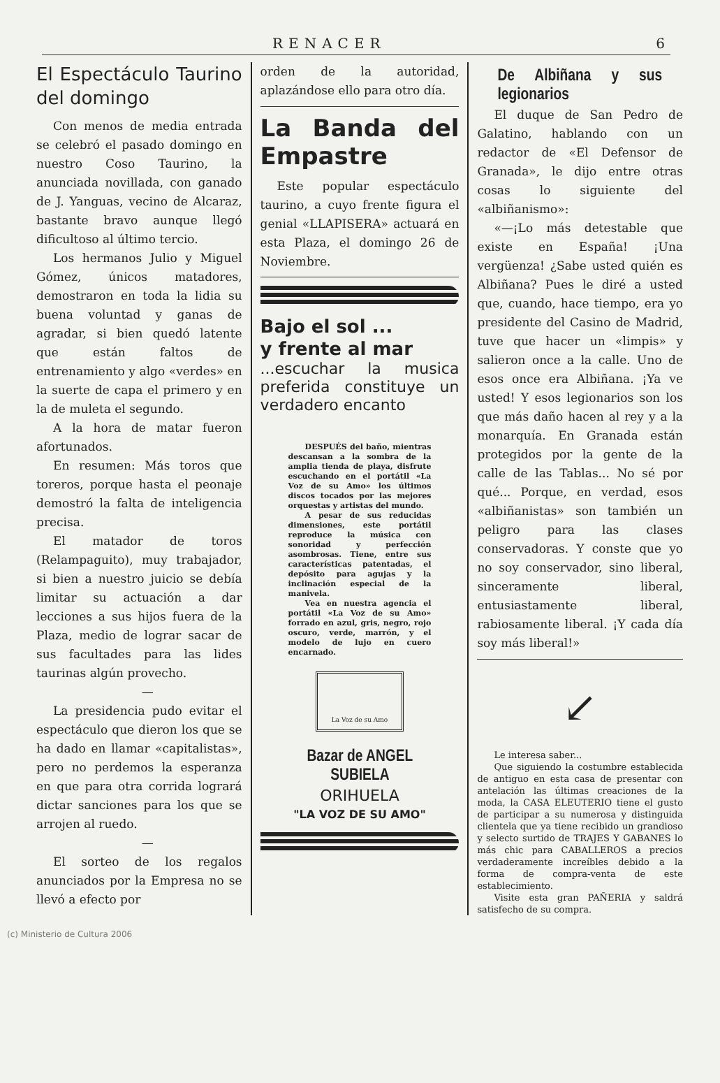RENACER 6
El Espectáculo Taurino del domingo
Con menos de media entrada se celebró el pasado domingo en nuestro Coso Taurino, la anunciada novillada, con ganado de J. Yanguas, vecino de Alcaraz, bastante bravo aunque llegó dificultoso al último tercio.
Los hermanos Julio y Miguel Gómez, únicos matadores, demostraron en toda la lidia su buena voluntad y ganas de agradar, si bien quedó latente que están faltos de entrenamiento y algo «verdes» en la suerte de capa el primero y en la de muleta el segundo.
A la hora de matar fueron afortunados.
En resumen: Más toros que toreros, porque hasta el peonaje demostró la falta de inteligencia precisa.
El matador de toros (Relampaguito), muy trabajador, si bien a nuestro juicio se debía limitar su actuación a dar lecciones a sus hijos fuera de la Plaza, medio de lograr sacar de sus facultades para las lides taurinas algún provecho.
—
La presidencia pudo evitar el espectáculo que dieron los que se ha dado en llamar «capitalistas», pero no perdemos la esperanza en que para otra corrida logrará dictar sanciones para los que se arrojen al ruedo.
—
El sorteo de los regalos anunciados por la Empresa no se llevó a efecto por
orden de la autoridad, aplazándose ello para otro día.
La Banda del Empastre
Este popular espectáculo taurino, a cuyo frente figura el genial «LLAPISERA» actuará en esta Plaza, el domingo 26 de Noviembre.
Bajo el sol ...
y frente al mar
...escuchar la musica preferida constituye un verdadero encanto
DESPUÉS del baño, mientras descansan a la sombra de la amplia tienda de playa, disfrute escuchando en el portátil «La Voz de su Amo» los últimos discos tocados por las mejores orquestas y artistas del mundo.
A pesar de sus reducidas dimensiones, este portátil reproduce la música con sonoridad y perfección asombrosas. Tiene, entre sus características patentadas, el depósito para agujas y la inclinación especial de la manivela.
Vea en nuestra agencia el portátil «La Voz de su Amo» forrado en azul, gris, negro, rojo oscuro, verde, marrón, y el modelo de lujo en cuero encarnado.
La Voz de su Amo
Bazar de ANGEL SUBIELA
ORIHUELA
"LA VOZ DE SU AMO"
De Albiñana y sus legionarios
El duque de San Pedro de Galatino, hablando con un redactor de «El Defensor de Granada», le dijo entre otras cosas lo siguiente del «albiñanismo»:
«—¡Lo más detestable que existe en España! ¡Una vergüenza! ¿Sabe usted quién es Albiñana? Pues le diré a usted que, cuando, hace tiempo, era yo presidente del Casino de Madrid, tuve que hacer un «limpis» y salieron once a la calle. Uno de esos once era Albiñana. ¡Ya ve usted! Y esos legionarios son los que más daño hacen al rey y a la monarquía. En Granada están protegidos por la gente de la calle de las Tablas... No sé por qué... Porque, en verdad, esos «albiñanistas» son también un peligro para las clases conservadoras. Y conste que yo no soy conservador, sino liberal, sinceramente liberal, entusiastamente liberal, rabiosamente liberal. ¡Y cada día soy más liberal!»
↙
Le interesa saber...
Que siguiendo la costumbre establecida de antiguo en esta casa de presentar con antelación las últimas creaciones de la moda, la CASA ELEUTERIO tiene el gusto de participar a su numerosa y distinguida clientela que ya tiene recibido un grandioso y selecto surtido de TRAJES Y GABANES lo más chic para CABALLEROS a precios verdaderamente increíbles debido a la forma de compra-venta de este establecimiento.
Visite esta gran PAÑERIA y saldrá satisfecho de su compra.
(c) Ministerio de Cultura 2006